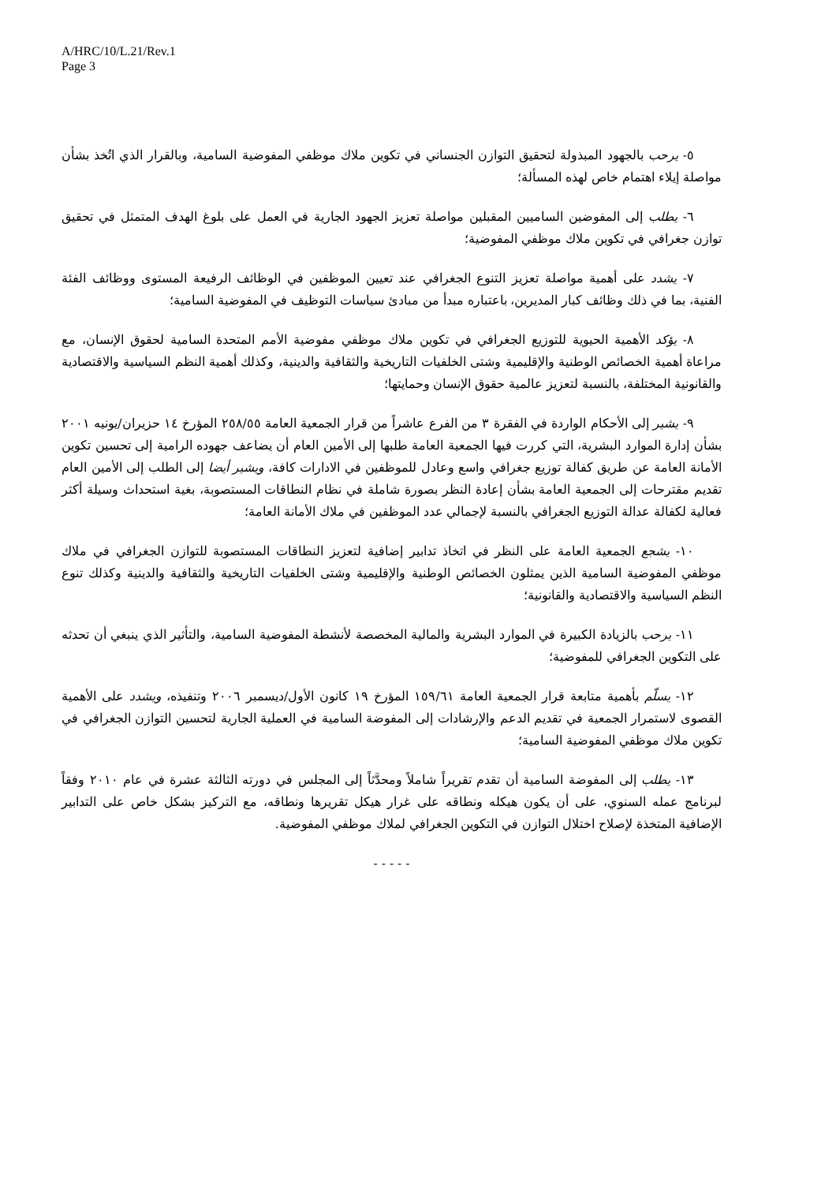A/HRC/10/L.21/Rev.1
Page 3
٥- يرحب بالجهود المبذولة لتحقيق التوازن الجنساني في تكوين ملاك موظفي المفوضية السامية، وبالقرار الذي اتُخذ بشأن مواصلة إيلاء اهتمام خاص لهذه المسألة؛
٦- يطلب إلى المفوضين الساميين المقبلين مواصلة تعزيز الجهود الجارية في العمل على بلوغ الهدف المتمثل في تحقيق توازن جغرافي في تكوين ملاك موظفي المفوضية؛
٧- يشدد على أهمية مواصلة تعزيز التنوع الجغرافي عند تعيين الموظفين في الوظائف الرفيعة المستوى ووظائف الفئة الفنية، بما في ذلك وظائف كبار المديرين، باعتباره مبدأ من مبادئ سياسات التوظيف في المفوضية السامية؛
٨- يؤكد الأهمية الحيوية للتوزيع الجغرافي في تكوين ملاك موظفي مفوضية الأمم المتحدة السامية لحقوق الإنسان، مع مراعاة أهمية الخصائص الوطنية والإقليمية وشتى الخلفيات التاريخية والثقافية والدينية، وكذلك أهمية النظم السياسية والاقتصادية والقانونية المختلفة، بالنسبة لتعزيز عالمية حقوق الإنسان وحمايتها؛
٩- يشير إلى الأحكام الواردة في الفقرة ٣ من الفرع عاشراً من قرار الجمعية العامة ٢٥٨/٥٥ المؤرخ ١٤ حزيران/يونيه ٢٠٠١ بشأن إدارة الموارد البشرية، التي كررت فيها الجمعية العامة طلبها إلى الأمين العام أن يضاعف جهوده الرامية إلى تحسين تكوين الأمانة العامة عن طريق كفالة توزيع جغرافي واسع وعادل للموظفين في الادارات كافة، ويشير أيضا إلى الطلب إلى الأمين العام تقديم مقترحات إلى الجمعية العامة بشأن إعادة النظر بصورة شاملة في نظام النطاقات المستصوبة، بغية استحداث وسيلة أكثر فعالية لكفالة عدالة التوزيع الجغرافي بالنسبة لإجمالي عدد الموظفين في ملاك الأمانة العامة؛
١٠- يشجع الجمعية العامة على النظر في اتخاذ تدابير إضافية لتعزيز النطاقات المستصوبة للتوازن الجغرافي في ملاك موظفي المفوضية السامية الذين يمثلون الخصائص الوطنية والإقليمية وشتى الخلفيات التاريخية والثقافية والدينية وكذلك تنوع النظم السياسية والاقتصادية والقانونية؛
١١- يرحب بالزيادة الكبيرة في الموارد البشرية والمالية المخصصة لأنشطة المفوضية السامية، والتأثير الذي ينبغي أن تحدثه على التكوين الجغرافي للمفوضية؛
١٢- يسلّم بأهمية متابعة قرار الجمعية العامة ١٥٩/٦١ المؤرخ ١٩ كانون الأول/ديسمبر ٢٠٠٦ وتنفيذه، ويشدد على الأهمية القصوى لاستمرار الجمعية في تقديم الدعم والإرشادات إلى المفوضة السامية في العملية الجارية لتحسين التوازن الجغرافي في تكوين ملاك موظفي المفوضية السامية؛
١٣- يطلب إلى المفوضة السامية أن تقدم تقريراً شاملاً ومحدَّثاً إلى المجلس في دورته الثالثة عشرة في عام ٢٠١٠ وفقاً لبرنامج عمله السنوي، على أن يكون هيكله ونطاقه على غرار هيكل تقريرها ونطاقه، مع التركيز بشكل خاص على التدابير الإضافية المتخذة لإصلاح اختلال التوازن في التكوين الجغرافي لملاك موظفي المفوضية.
- - - - -